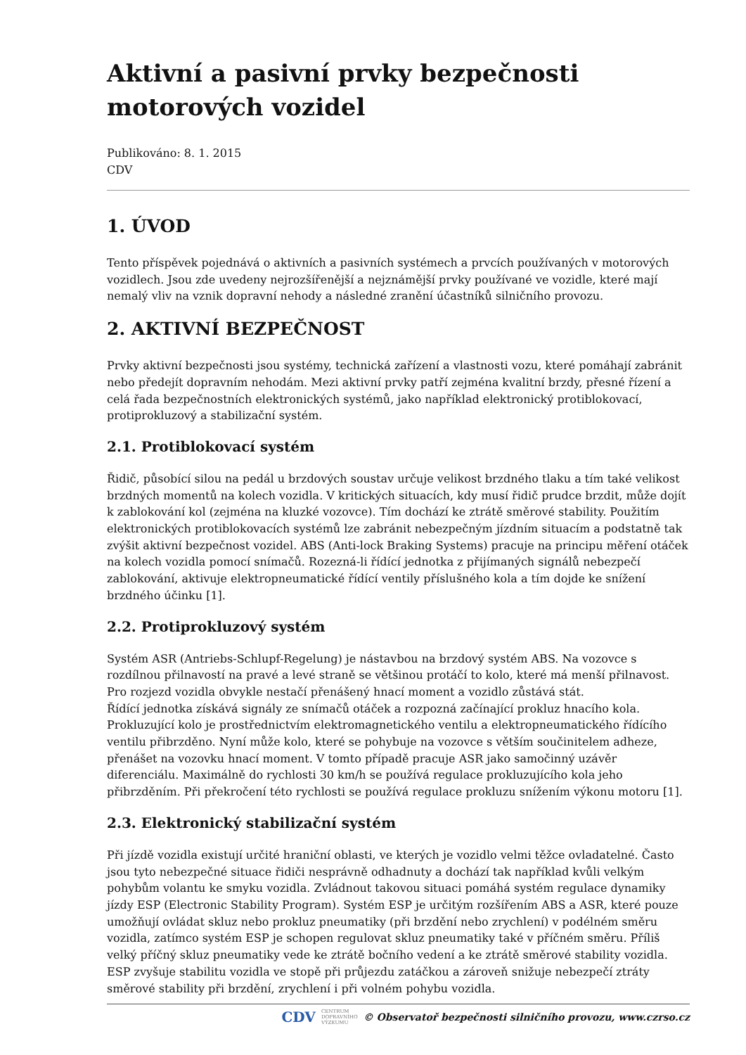Aktivní a pasivní prvky bezpečnosti motorových vozidel
Publikováno: 8. 1. 2015
CDV
1. ÚVOD
Tento příspěvek pojednává o aktivních a pasivních systémech a prvcích používaných v motorových vozidlech. Jsou zde uvedeny nejrozšířenější a nejznámější prvky používané ve vozidle, které mají nemalý vliv na vznik dopravní nehody a následné zranění účastníků silničního provozu.
2. AKTIVNÍ BEZPEČNOST
Prvky aktivní bezpečnosti jsou systémy, technická zařízení a vlastnosti vozu, které pomáhají zabránit nebo předejít dopravním nehodám. Mezi aktivní prvky patří zejména kvalitní brzdy, přesné řízení a celá řada bezpečnostních elektronických systémů, jako například elektronický protiblokovací, protiprokluzový a stabilizační systém.
2.1. Protiblokovací systém
Řidič, působící silou na pedál u brzdových soustav určuje velikost brzdného tlaku a tím také velikost brzdných momentů na kolech vozidla. V kritických situacích, kdy musí řidič prudce brzdit, může dojít k zablokování kol (zejména na kluzké vozovce). Tím dochází ke ztrátě směrové stability. Použitím elektronických protiblokovacích systémů lze zabránit nebezpečným jízdním situacím a podstatně tak zvýšit aktivní bezpečnost vozidel. ABS (Anti-lock Braking Systems) pracuje na principu měření otáček na kolech vozidla pomocí snímačů. Rozezná-li řídící jednotka z přijímaných signálů nebezpečí zablokování, aktivuje elektropneumatické řídící ventily příslušného kola a tím dojde ke snížení brzdného účinku [1].
2.2. Protiprokluzový systém
Systém ASR (Antriebs-Schlupf-Regelung) je nástavbou na brzdový systém ABS. Na vozovce s rozdílnou přilnavostí na pravé a levé straně se většinou protáčí to kolo, které má menší přilnavost. Pro rozjezd vozidla obvykle nestačí přenášený hnací moment a vozidlo zůstává stát.
Řídící jednotka získává signály ze snímačů otáček a rozpozná začínající prokluz hnacího kola. Prokluzující kolo je prostřednictvím elektromagnetického ventilu a elektropneumatického řídícího ventilu přibrzděno. Nyní může kolo, které se pohybuje na vozovce s větším součinitelem adheze, přenášet na vozovku hnací moment. V tomto případě pracuje ASR jako samočinný uzávěr diferenciálu. Maximálně do rychlosti 30 km/h se používá regulace prokluzujícího kola jeho přibrzděním. Při překročení této rychlosti se používá regulace prokluzu snížením výkonu motoru [1].
2.3. Elektronický stabilizační systém
Při jízdě vozidla existují určité hraniční oblasti, ve kterých je vozidlo velmi těžce ovladatelné. Často jsou tyto nebezpečné situace řidiči nesprávně odhadnuty a dochází tak například kvůli velkým pohybům volantu ke smyku vozidla. Zvládnout takovou situaci pomáhá systém regulace dynamiky jízdy ESP (Electronic Stability Program). Systém ESP je určitým rozšířením ABS a ASR, které pouze umožňují ovládat skluz nebo prokluz pneumatiky (při brzdění nebo zrychlení) v podélném směru vozidla, zatímco systém ESP je schopen regulovat skluz pneumatiky také v příčném směru. Příliš velký příčný skluz pneumatiky vede ke ztrátě bočního vedení a ke ztrátě směrové stability vozidla. ESP zvyšuje stabilitu vozidla ve stopě při průjezdu zatáčkou a zároveň snižuje nebezpečí ztráty směrové stability při brzdění, zrychlení i při volném pohybu vozidla.
CDV CENTRUM
DOPRAVNÍHO
VÝZKUMU © Observatoř bezpečnosti silničního provozu, www.czrso.cz